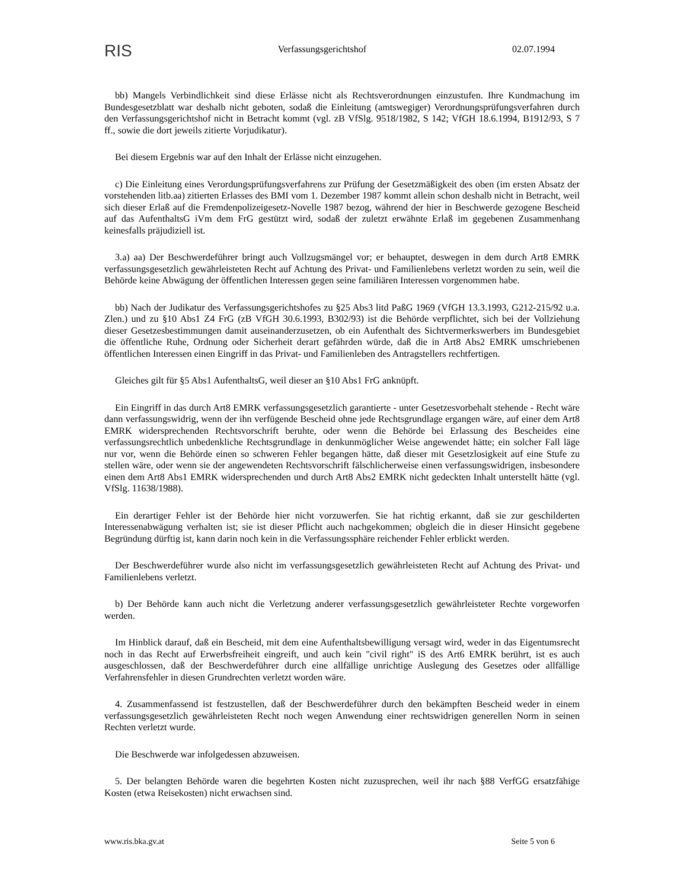RIS Verfassungsgerichtshof 02.07.1994
bb) Mangels Verbindlichkeit sind diese Erlässe nicht als Rechtsverordnungen einzustufen. Ihre Kundmachung im Bundesgesetzblatt war deshalb nicht geboten, sodaß die Einleitung (amtswegiger) Verordnungsprüfungsverfahren durch den Verfassungsgerichtshof nicht in Betracht kommt (vgl. zB VfSlg. 9518/1982, S 142; VfGH 18.6.1994, B1912/93, S 7 ff., sowie die dort jeweils zitierte Vorjudikatur).
Bei diesem Ergebnis war auf den Inhalt der Erlässe nicht einzugehen.
c) Die Einleitung eines Verordungsprüfungsverfahrens zur Prüfung der Gesetzmäßigkeit des oben (im ersten Absatz der vorstehenden litb.aa) zitierten Erlasses des BMI vom 1. Dezember 1987 kommt allein schon deshalb nicht in Betracht, weil sich dieser Erlaß auf die Fremdenpolizeigesetz-Novelle 1987 bezog, während der hier in Beschwerde gezogene Bescheid auf das AufenthaltsG iVm dem FrG gestützt wird, sodaß der zuletzt erwähnte Erlaß im gegebenen Zusammenhang keinesfalls präjudiziell ist.
3.a) aa) Der Beschwerdeführer bringt auch Vollzugsmängel vor; er behauptet, deswegen in dem durch Art8 EMRK verfassungsgesetzlich gewährleisteten Recht auf Achtung des Privat- und Familienlebens verletzt worden zu sein, weil die Behörde keine Abwägung der öffentlichen Interessen gegen seine familiären Interessen vorgenommen habe.
bb) Nach der Judikatur des Verfassungsgerichtshofes zu §25 Abs3 litd PaßG 1969 (VfGH 13.3.1993, G212-215/92 u.a. Zlen.) und zu §10 Abs1 Z4 FrG (zB VfGH 30.6.1993, B302/93) ist die Behörde verpflichtet, sich bei der Vollziehung dieser Gesetzesbestimmungen damit auseinanderzusetzen, ob ein Aufenthalt des Sichtvermerkswerbers im Bundesgebiet die öffentliche Ruhe, Ordnung oder Sicherheit derart gefährden würde, daß die in Art8 Abs2 EMRK umschriebenen öffentlichen Interessen einen Eingriff in das Privat- und Familienleben des Antragstellers rechtfertigen.
Gleiches gilt für §5 Abs1 AufenthaltsG, weil dieser an §10 Abs1 FrG anknüpft.
Ein Eingriff in das durch Art8 EMRK verfassungsgesetzlich garantierte - unter Gesetzesvorbehalt stehende - Recht wäre dann verfassungswidrig, wenn der ihn verfügende Bescheid ohne jede Rechtsgrundlage ergangen wäre, auf einer dem Art8 EMRK widersprechenden Rechtsvorschrift beruhte, oder wenn die Behörde bei Erlassung des Bescheides eine verfassungsrechtlich unbedenkliche Rechtsgrundlage in denkunmöglicher Weise angewendet hätte; ein solcher Fall läge nur vor, wenn die Behörde einen so schweren Fehler begangen hätte, daß dieser mit Gesetzlosigkeit auf eine Stufe zu stellen wäre, oder wenn sie der angewendeten Rechtsvorschrift fälschlicherweise einen verfassungswidrigen, insbesondere einen dem Art8 Abs1 EMRK widersprechenden und durch Art8 Abs2 EMRK nicht gedeckten Inhalt unterstellt hätte (vgl. VfSlg. 11638/1988).
Ein derartiger Fehler ist der Behörde hier nicht vorzuwerfen. Sie hat richtig erkannt, daß sie zur geschilderten Interessenabwägung verhalten ist; sie ist dieser Pflicht auch nachgekommen; obgleich die in dieser Hinsicht gegebene Begründung dürftig ist, kann darin noch kein in die Verfassungssphäre reichender Fehler erblickt werden.
Der Beschwerdeführer wurde also nicht im verfassungsgesetzlich gewährleisteten Recht auf Achtung des Privat- und Familienlebens verletzt.
b) Der Behörde kann auch nicht die Verletzung anderer verfassungsgesetzlich gewährleisteter Rechte vorgeworfen werden.
Im Hinblick darauf, daß ein Bescheid, mit dem eine Aufenthaltsbewilligung versagt wird, weder in das Eigentumsrecht noch in das Recht auf Erwerbsfreiheit eingreift, und auch kein "civil right" iS des Art6 EMRK berührt, ist es auch ausgeschlossen, daß der Beschwerdeführer durch eine allfällige unrichtige Auslegung des Gesetzes oder allfällige Verfahrensfehler in diesen Grundrechten verletzt worden wäre.
4. Zusammenfassend ist festzustellen, daß der Beschwerdeführer durch den bekämpften Bescheid weder in einem verfassungsgesetzlich gewährleisteten Recht noch wegen Anwendung einer rechtswidrigen generellen Norm in seinen Rechten verletzt wurde.
Die Beschwerde war infolgedessen abzuweisen.
5. Der belangten Behörde waren die begehrten Kosten nicht zuzusprechen, weil ihr nach §88 VerfGG ersatzfähige Kosten (etwa Reisekosten) nicht erwachsen sind.
www.ris.bka.gv.at Seite 5 von 6